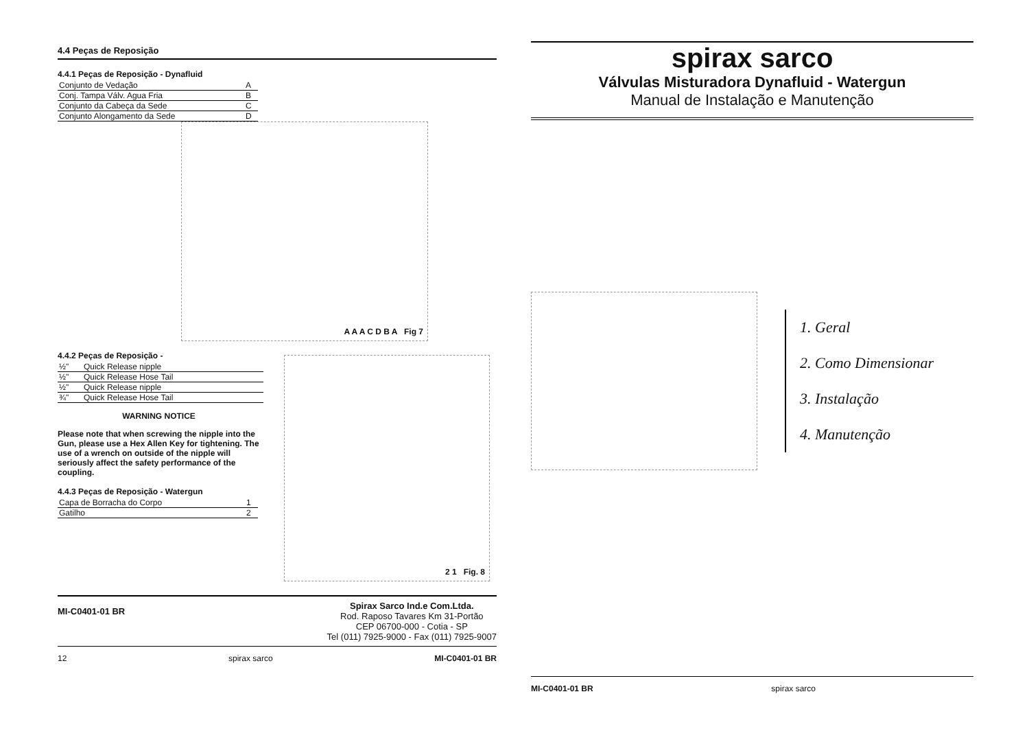4.4 Peças de Reposição
4.4.1 Peças de Reposição - Dynafluid
| Conjunto de Vedação | A |
| Conj. Tampa Válv. Agua Fria | B |
| Conjunto da Cabeça da Sede | C |
| Conjunto Alongamento da Sede | D |
A A A C D B A Fig 7
4.4.2 Peças de Reposição -
| ½" | Quick Release nipple |
| ½" | Quick Release Hose Tail |
| ½" | Quick Release nipple |
| ¾" | Quick Release Hose Tail |
WARNING NOTICE
Please note that when screwing the nipple into the Gun, please use a Hex Allen Key for tightening. The use of a wrench on outside of the nipple will seriously affect the safety performance of the coupling.
4.4.3 Peças de Reposição - Watergun
| Capa de Borracha do Corpo | 1 |
| Gatilho | 2 |
2 1 Fig. 8
MI-C0401-01 BR
Spirax Sarco Ind.e Com.Ltda.
Rod. Raposo Tavares Km 31-Portão
CEP 06700-000 - Cotia - SP
Tel (011) 7925-9000 - Fax (011) 7925-9007
12 spirax sarco MI-C0401-01 BR
spirax sarco
Válvulas Misturadora Dynafluid - Watergun
Manual de Instalação e Manutenção
1. Geral
2. Como Dimensionar
3. Instalação
4. Manutenção
MI-C0401-01 BR spirax sarco